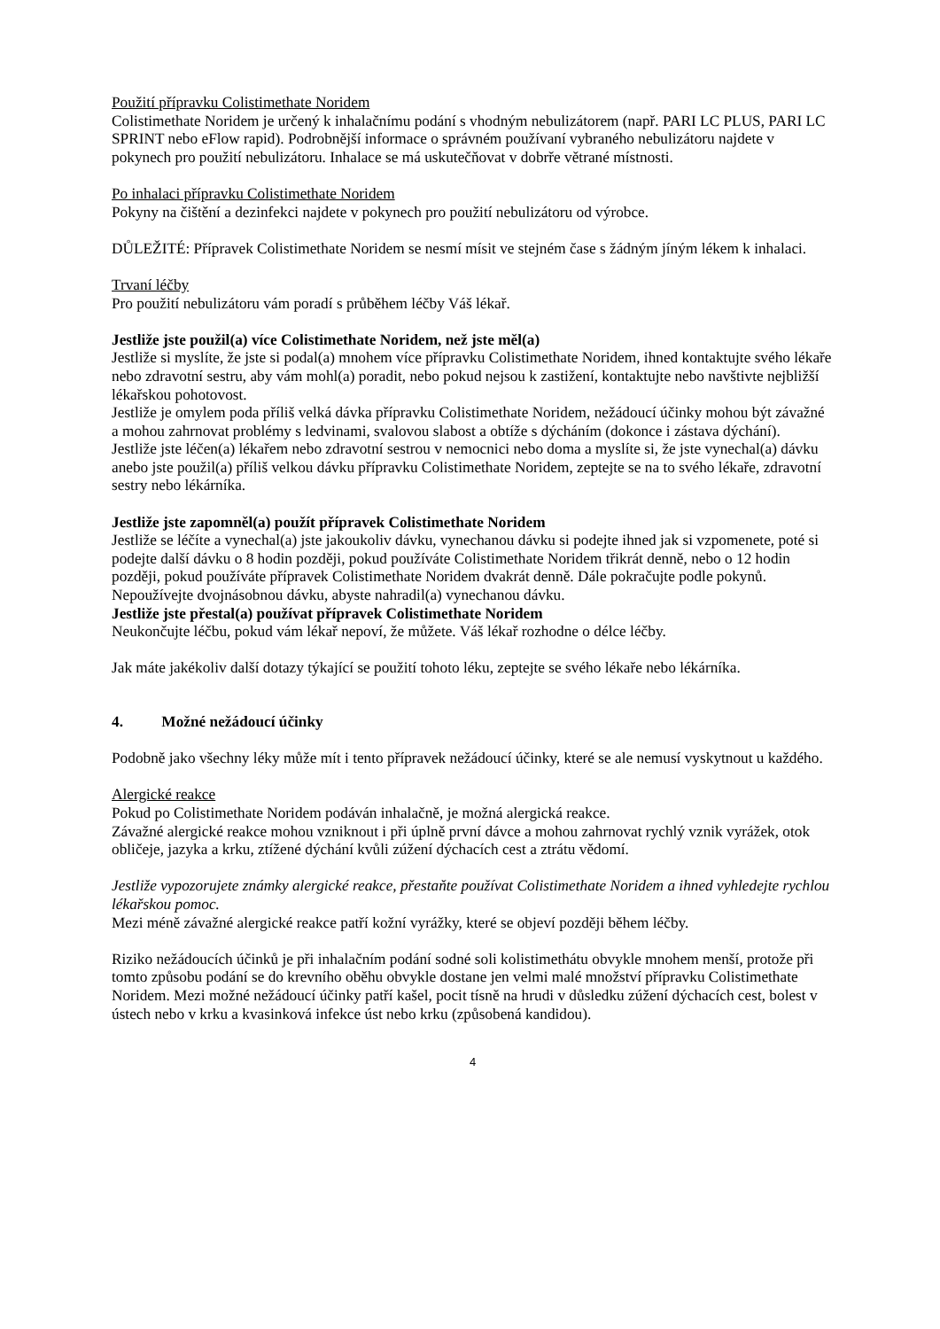Použití přípravku Colistimethate Noridem
Colistimethate Noridem je určený k inhalačnímu podání s vhodným nebulizátorem (např. PARI LC PLUS, PARI LC SPRINT nebo eFlow rapid). Podrobnější informace o správném používaní vybraného nebulizátoru najdete v pokynech pro použití nebulizátoru. Inhalace se má uskutečňovat v dobrře větrané místnosti.
Po inhalaci přípravku Colistimethate Noridem
Pokyny na čištění a dezinfekci najdete v pokynech pro použití nebulizátoru od výrobce.
DŮLEŽITÉ: Přípravek Colistimethate Noridem se nesmí mísit ve stejném čase s žádným jíným lékem k inhalaci.
Trvaní léčby
Pro použití nebulizátoru vám poradí s průběhem léčby Váš lékař.
Jestliže jste použil(a) více Colistimethate Noridem, než jste měl(a)
Jestliže si myslíte, že jste si podal(a) mnohem více přípravku Colistimethate Noridem, ihned kontaktujte svého lékaře nebo zdravotní sestru, aby vám mohl(a) poradit, nebo pokud nejsou k zastižení, kontaktujte nebo navštivte nejbližší lékařskou pohotovost.
Jestliže je omylem poda příliš velká dávka přípravku Colistimethate Noridem, nežádoucí účinky mohou být závažné a mohou zahrnovat problémy s ledvinami, svalovou slabost a obtíže s dýcháním (dokonce i zástava dýchání).
Jestliže jste léčen(a) lékařem nebo zdravotní sestrou v nemocnici nebo doma a myslíte si, že jste vynechal(a) dávku anebo jste použil(a) příliš velkou dávku přípravku Colistimethate Noridem, zeptejte se na to svého lékaře, zdravotní sestry nebo lékárníka.
Jestliže jste zapomněl(a) použít přípravek Colistimethate Noridem
Jestliže se léčíte a vynechal(a) jste jakoukoliv dávku, vynechanou dávku si podejte ihned jak si vzpomenete, poté si podejte další dávku o 8 hodin později, pokud používáte Colistimethate Noridem třikrát denně, nebo o 12 hodin později, pokud používáte přípravek Colistimethate Noridem dvakrát denně. Dále pokračujte podle pokynů. Nepoužívejte dvojnásobnou dávku, abyste nahradil(a) vynechanou dávku.
Jestliže jste přestal(a) používat přípravek Colistimethate Noridem
Neukončujte léčbu, pokud vám lékař nepoví, že můžete. Váš lékař rozhodne o délce léčby.
Jak máte jakékoliv další dotazy týkající se použití tohoto léku, zeptejte se svého lékaře nebo lékárníka.
4. Možné nežádoucí účinky
Podobně jako všechny léky může mít i tento přípravek nežádoucí účinky, které se ale nemusí vyskytnout u každého.
Alergické reakce
Pokud po Colistimethate Noridem podáván inhalačně, je možná alergická reakce.
Závažné alergické reakce mohou vzniknout i při úplně první dávce a mohou zahrnovat rychlý vznik vyrážek, otok obličeje, jazyka a krku, ztížené dýchání kvůli zúžení dýchacích cest a ztrátu vědomí.
Jestliže vypozorujete známky alergické reakce, přestaňte používat Colistimethate Noridem a ihned vyhledejte rychlou lékařskou pomoc.
Mezi méně závažné alergické reakce patří kožní vyrážky, které se objeví později během léčby.
Riziko nežádoucích účinků je při inhalačním podání sodné soli kolistimethátu obvykle mnohem menší, protože při tomto způsobu podání se do krevního oběhu obvykle dostane jen velmi malé množství přípravku Colistimethate Noridem. Mezi možné nežádoucí účinky patří kašel, pocit tísně na hrudi v důsledku zúžení dýchacích cest, bolest v ústech nebo v krku a kvasinková infekce úst nebo krku (způsobená kandidou).
4